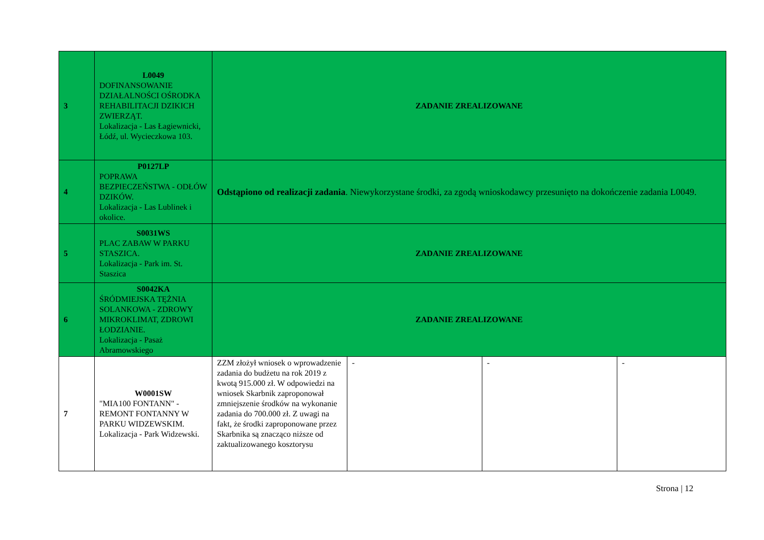| 3 | L0049 DOFINANSOWANIE DZIAŁALNOŚCI OŚRODKA REHABILITACJI DZIKICH ZWIERZĄT. Lokalizacja - Las Łagiewnicki, Łódź, ul. Wycieczkowa 103. | ZADANIE ZREALIZOWANE | | | |
| 4 | P0127LP POPRAWA BEZPIECZEŃSTWA - ODŁÓW DZIKÓW. Lokalizacja - Las Lublinek i okolice. | Odstąpiono od realizacji zadania . Niewykorzystane środki, za zgodą wnioskodawcy przesunięto na dokończenie zadania L0049. | | | |
| 5 | S0031WS PLAC ZABAW W PARKU STASZICA. Lokalizacja - Park im. St. Staszica | ZADANIE ZREALIZOWANE | | | |
| 6 | S0042KA ŚRÓDMIEJSKA TĘŻNIA SOLANKOWA - ZDROWY MIKROKLIMAT, ZDROWI ŁODZIANIE. Lokalizacja - Pasaż Abramowskiego | ZADANIE ZREALIZOWANE | | | |
| 7 | W0001SW "MIA100 FONTANN" - REMONT FONTANNY W PARKU WIDZEWSKIM. Lokalizacja - Park Widzewski. | ZZM złożył wniosek o wprowadzenie zadania do budżetu na rok 2019 z kwotą 915.000 zł. W odpowiedzi na wniosek Skarbnik zaproponował zmniejszenie środków na wykonanie zadania do 700.000 zł. Z uwagi na fakt, że środki zaproponowane przez Skarbnika są znacząco niższe od zaktualizowanego kosztorysu | - | - | - |
Strona | 12